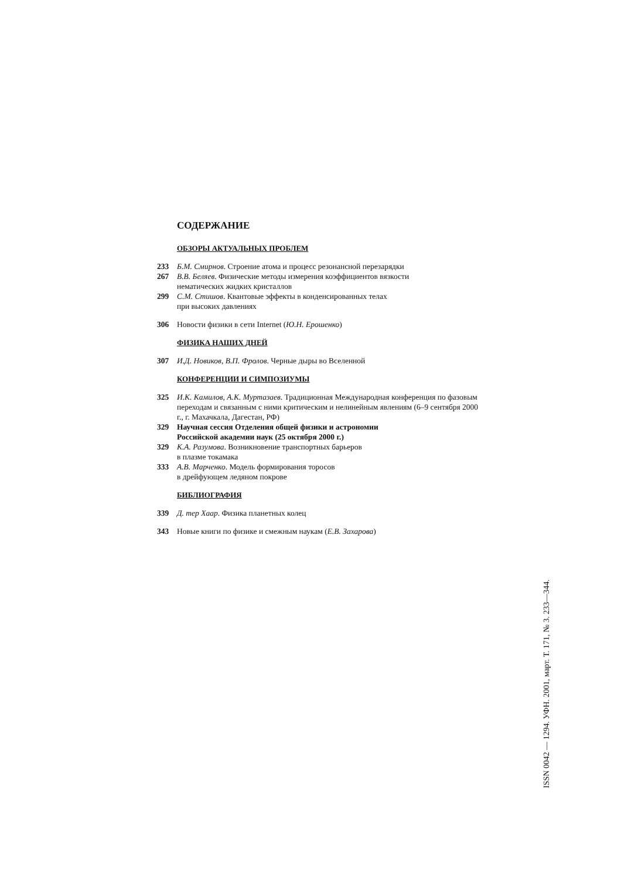СОДЕРЖАНИЕ
ОБЗОРЫ АКТУАЛЬНЫХ ПРОБЛЕМ
233 Б.М. Смирнов. Строение атома и процесс резонансной перезарядки
267 В.В. Беляев. Физические методы измерения коэффициентов вязкости
нематических жидких кристаллов
299 С.М. Стишов. Квантовые эффекты в конденсированных телах
при высоких давлениях
306 Новости физики в сети Internet (Ю.Н. Ерошенко)
ФИЗИКА НАШИХ ДНЕЙ
307 И.Д. Новиков, В.П. Фролов. Черные дыры во Вселенной
КОНФЕРЕНЦИИ И СИМПОЗИУМЫ
325 И.К. Камилов, А.К. Муртазаев. Традиционная Международная конференция по фазовым переходам и связанным с ними критическим и нелинейным явлениям (6–9 сентября 2000 г., г. Махачкала, Дагестан, РФ)
329 Научная сессия Отделения общей физики и астрономии
Российской академии наук (25 октября 2000 г.)
329 К.А. Разумова. Возникновение транспортных барьеров
в плазме токамака
333 А.В. Марченко. Модель формирования торосов
в дрейфующем ледяном покрове
БИБЛИОГРАФИЯ
339 Д. тер Хаар. Физика планетных колец
343 Новые книги по физике и смежным наукам (Е.В. Захарова)
ISSN 0042 — 1294. УФН. 2001, март. Т. 171, № 3. 233—344.